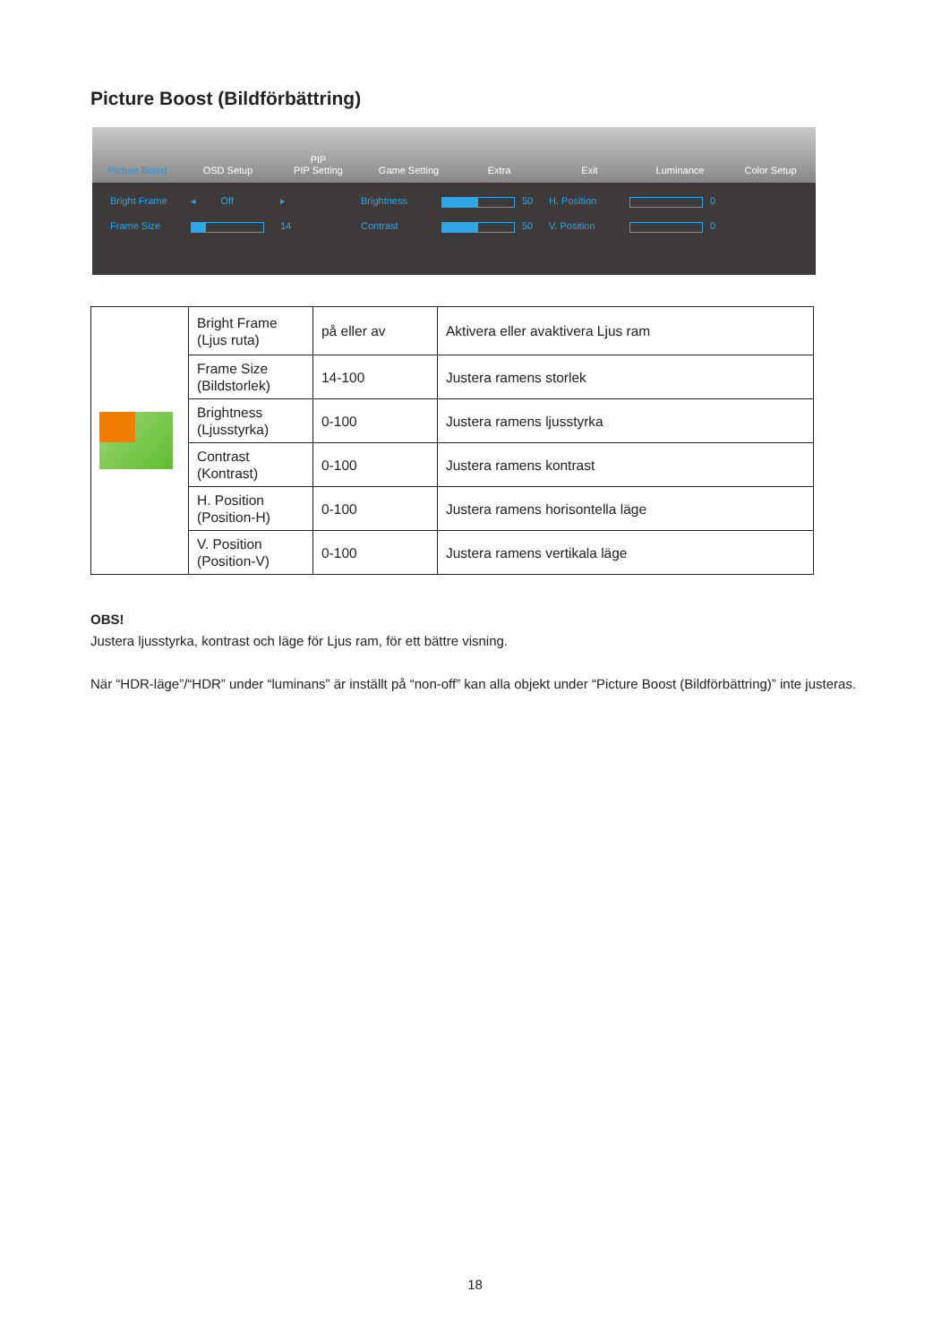Picture Boost (Bildförbättring)
Picture Boost
OSD Setup
PIP
PIP Setting
Game Setting
Extra
Exit
Luminance
Color Setup
Bright Frame ◂ Off ▸ Brightness
50 H. Position
0 Frame Size
14 Contrast
50 V. Position
0
| | Bright Frame (Ljus ruta) | på eller av | Aktivera eller avaktivera Ljus ram |
| | Frame Size (Bildstorlek) | 14-100 | Justera ramens storlek |
| | Brightness (Ljusstyrka) | 0-100 | Justera ramens ljusstyrka |
| | Contrast (Kontrast) | 0-100 | Justera ramens kontrast |
| | H. Position (Position-H) | 0-100 | Justera ramens horisontella läge |
| | V. Position (Position-V) | 0-100 | Justera ramens vertikala läge |
OBS!
Justera ljusstyrka, kontrast och läge för Ljus ram, för ett bättre visning.
När “HDR-läge”/“HDR” under “luminans” är inställt på “non-off” kan alla objekt under “Picture Boost (Bildförbättring)” inte justeras.
18